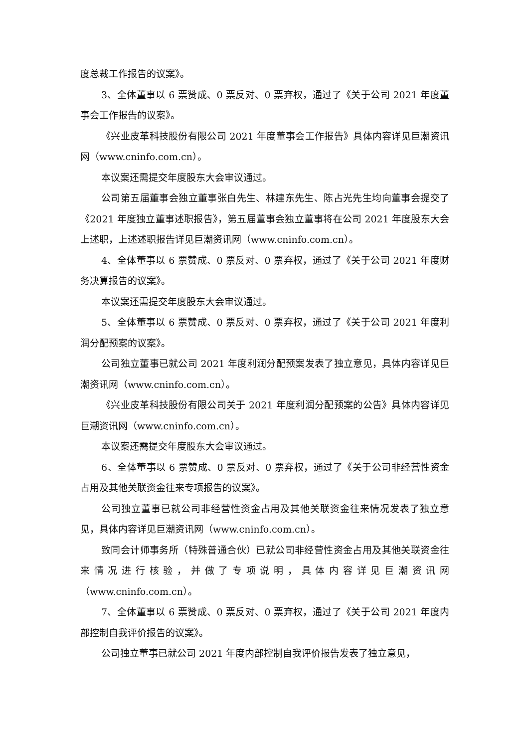度总裁工作报告的议案》。
3、全体董事以 6 票赞成、0 票反对、0 票弃权，通过了《关于公司 2021 年度董事会工作报告的议案》。
《兴业皮革科技股份有限公司 2021 年度董事会工作报告》具体内容详见巨潮资讯网（www.cninfo.com.cn）。
本议案还需提交年度股东大会审议通过。
公司第五届董事会独立董事张白先生、林建东先生、陈占光先生均向董事会提交了《2021 年度独立董事述职报告》，第五届董事会独立董事将在公司 2021 年度股东大会上述职，上述述职报告详见巨潮资讯网（www.cninfo.com.cn）。
4、全体董事以 6 票赞成、0 票反对、0 票弃权，通过了《关于公司 2021 年度财务决算报告的议案》。
本议案还需提交年度股东大会审议通过。
5、全体董事以 6 票赞成、0 票反对、0 票弃权，通过了《关于公司 2021 年度利润分配预案的议案》。
公司独立董事已就公司 2021 年度利润分配预案发表了独立意见，具体内容详见巨潮资讯网（www.cninfo.com.cn）。
《兴业皮革科技股份有限公司关于 2021 年度利润分配预案的公告》具体内容详见巨潮资讯网（www.cninfo.com.cn）。
本议案还需提交年度股东大会审议通过。
6、全体董事以 6 票赞成、0 票反对、0 票弃权，通过了《关于公司非经营性资金占用及其他关联资金往来专项报告的议案》。
公司独立董事已就公司非经营性资金占用及其他关联资金往来情况发表了独立意见，具体内容详见巨潮资讯网（www.cninfo.com.cn）。
致同会计师事务所（特殊普通合伙）已就公司非经营性资金占用及其他关联资金往来情况进行核验，并做了专项说明，具体内容详见巨潮资讯网（www.cninfo.com.cn）。
7、全体董事以 6 票赞成、0 票反对、0 票弃权，通过了《关于公司 2021 年度内部控制自我评价报告的议案》。
公司独立董事已就公司 2021 年度内部控制自我评价报告发表了独立意见，